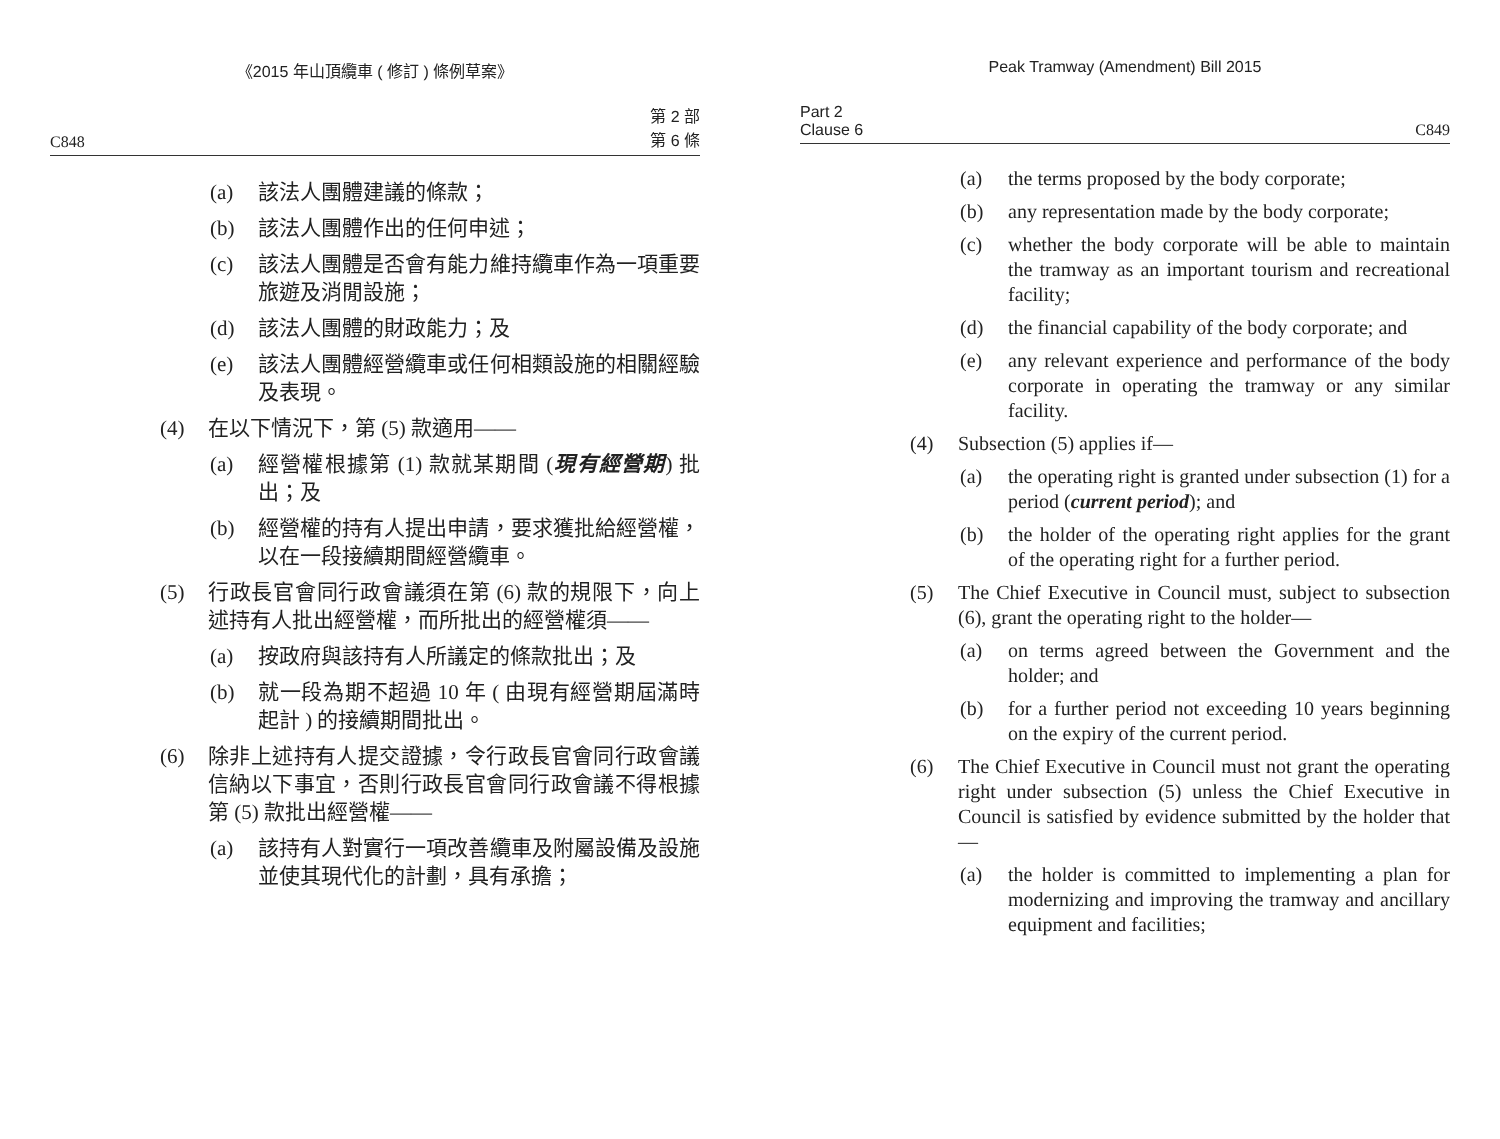《2015 年山頂纜車 ( 修訂 ) 條例草案》
C848 第 2 部
第 6 條
(a) 該法人團體建議的條款；
(b) 該法人團體作出的任何申述；
(c) 該法人團體是否會有能力維持纜車作為一項重要旅遊及消閒設施；
(d) 該法人團體的財政能力；及
(e) 該法人團體經營纜車或任何相類設施的相關經驗及表現。
(4) 在以下情況下，第 (5) 款適用——
(a) 經營權根據第 (1) 款就某期間 (現有經營期) 批出；及
(b) 經營權的持有人提出申請，要求獲批給經營權，以在一段接續期間經營纜車。
(5) 行政長官會同行政會議須在第 (6) 款的規限下，向上述持有人批出經營權，而所批出的經營權須——
(a) 按政府與該持有人所議定的條款批出；及
(b) 就一段為期不超過 10 年 ( 由現有經營期屆滿時起計 ) 的接續期間批出。
(6) 除非上述持有人提交證據，令行政長官會同行政會議信納以下事宜，否則行政長官會同行政會議不得根據第 (5) 款批出經營權——
(a) 該持有人對實行一項改善纜車及附屬設備及設施並使其現代化的計劃，具有承擔；
Peak Tramway (Amendment) Bill 2015
Part 2
Clause 6 C849
(a) the terms proposed by the body corporate;
(b) any representation made by the body corporate;
(c) whether the body corporate will be able to maintain the tramway as an important tourism and recreational facility;
(d) the financial capability of the body corporate; and
(e) any relevant experience and performance of the body corporate in operating the tramway or any similar facility.
(4) Subsection (5) applies if—
(a) the operating right is granted under subsection (1) for a period (current period); and
(b) the holder of the operating right applies for the grant of the operating right for a further period.
(5) The Chief Executive in Council must, subject to subsection (6), grant the operating right to the holder—
(a) on terms agreed between the Government and the holder; and
(b) for a further period not exceeding 10 years beginning on the expiry of the current period.
(6) The Chief Executive in Council must not grant the operating right under subsection (5) unless the Chief Executive in Council is satisfied by evidence submitted by the holder that—
(a) the holder is committed to implementing a plan for modernizing and improving the tramway and ancillary equipment and facilities;